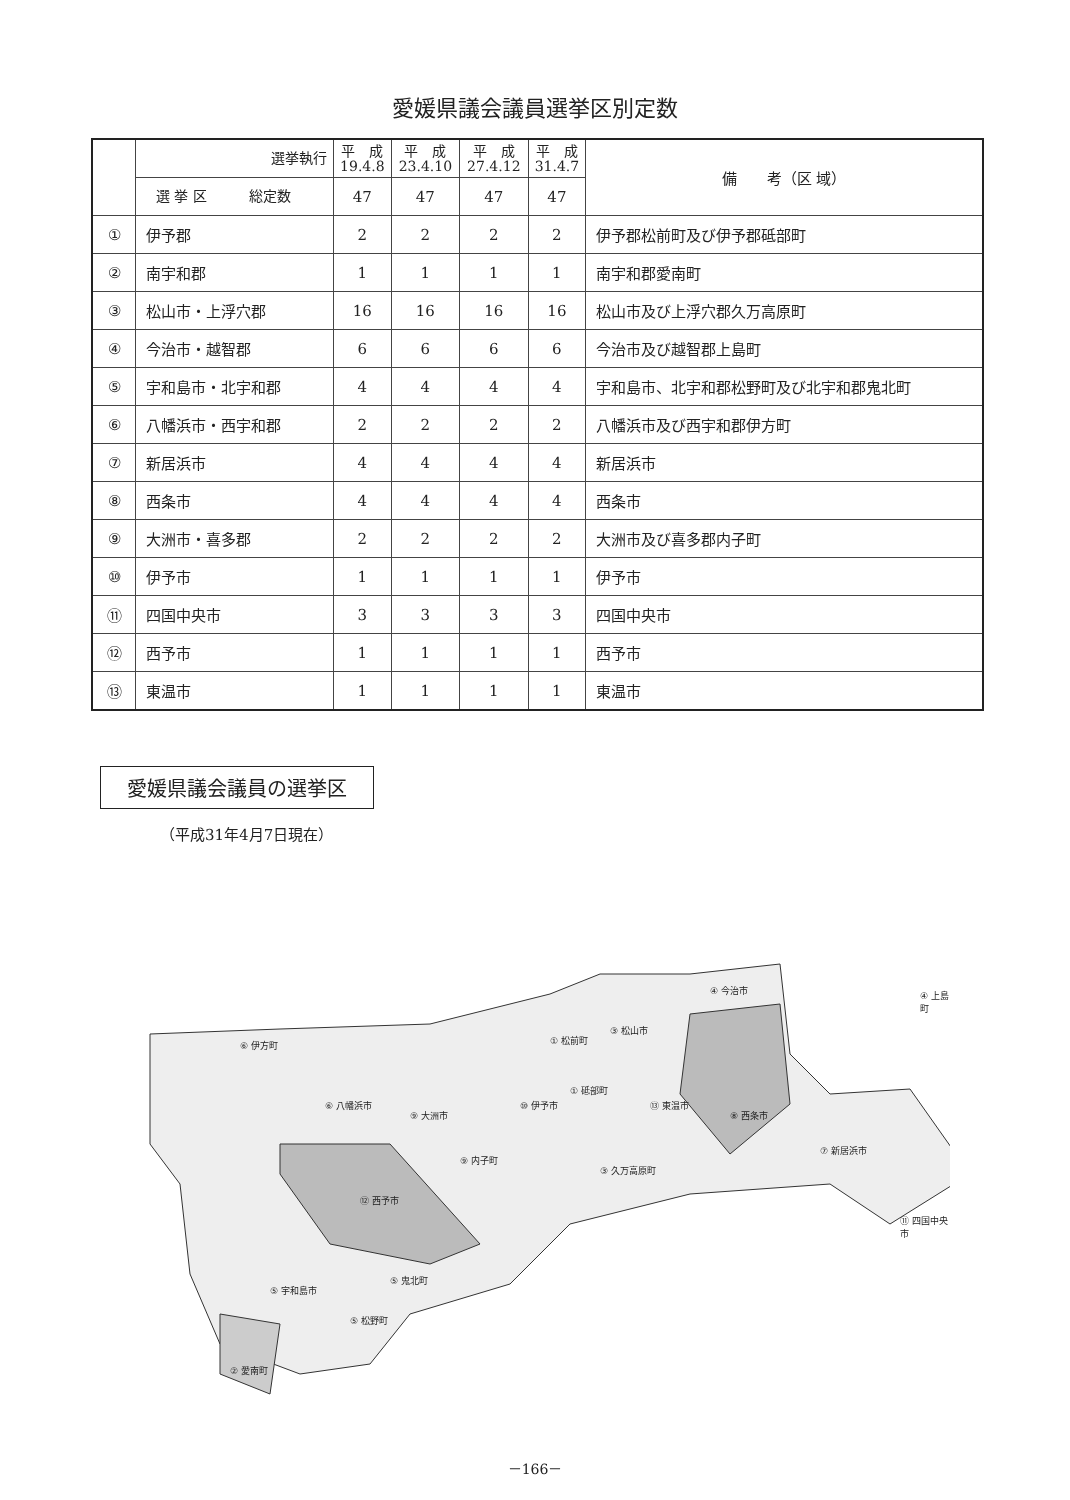愛媛県議会議員選挙区別定数
| | 選挙執行 | 平 成 19.4.8 | 平 成 23.4.10 | 平 成 27.4.12 | 平 成 31.4.7 | 備 考（区 域） |
| --- | --- | --- | --- | --- | --- | --- |
| | 選 挙 区 総定数 | 47 | 47 | 47 | 47 | |
| ① | 伊予郡 | 2 | 2 | 2 | 2 | 伊予郡松前町及び伊予郡砥部町 |
| ② | 南宇和郡 | 1 | 1 | 1 | 1 | 南宇和郡愛南町 |
| ③ | 松山市・上浮穴郡 | 16 | 16 | 16 | 16 | 松山市及び上浮穴郡久万高原町 |
| ④ | 今治市・越智郡 | 6 | 6 | 6 | 6 | 今治市及び越智郡上島町 |
| ⑤ | 宇和島市・北宇和郡 | 4 | 4 | 4 | 4 | 宇和島市、北宇和郡松野町及び北宇和郡鬼北町 |
| ⑥ | 八幡浜市・西宇和郡 | 2 | 2 | 2 | 2 | 八幡浜市及び西宇和郡伊方町 |
| ⑦ | 新居浜市 | 4 | 4 | 4 | 4 | 新居浜市 |
| ⑧ | 西条市 | 4 | 4 | 4 | 4 | 西条市 |
| ⑨ | 大洲市・喜多郡 | 2 | 2 | 2 | 2 | 大洲市及び喜多郡内子町 |
| ⑩ | 伊予市 | 1 | 1 | 1 | 1 | 伊予市 |
| ⑪ | 四国中央市 | 3 | 3 | 3 | 3 | 四国中央市 |
| ⑫ | 西予市 | 1 | 1 | 1 | 1 | 西予市 |
| ⑬ | 東温市 | 1 | 1 | 1 | 1 | 東温市 |
愛媛県議会議員の選挙区
（平成31年4月7日現在）
⑥ 伊方町
⑥ 八幡浜市
⑨ 大洲市
⑨ 内子町
⑩ 伊予市
① 松前町
① 砥部町
③ 松山市
④ 今治市 ④ 上島町
⑬ 東温市
⑧ 西条市
③ 久万高原町
⑦ 新居浜市
⑪ 四国中央市
⑫ 西予市
⑤ 鬼北町
⑤ 宇和島市
⑤ 松野町
② 愛南町
－166－